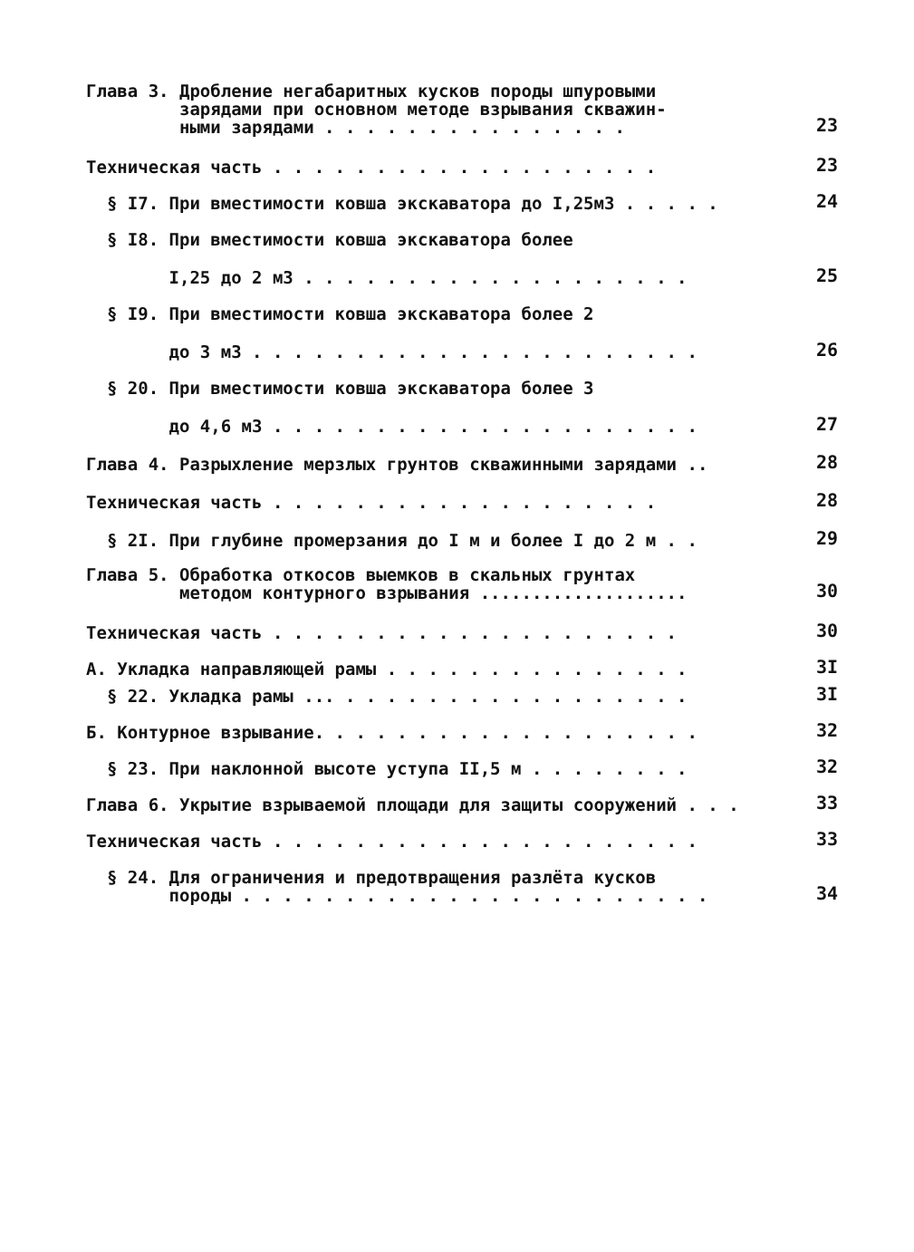Глава 3. Дробление негабаритных кусков породы шпуровыми
зарядами при основном методе взрывания скважин-
ными зарядами . . . . . . . . . . . . . . .
23
Техническая часть . . . . . . . . . . . . . . . . . . .
23
§ I7. При вместимости ковша экскаватора до I,25м3 . . . . .
24
§ I8. При вместимости ковша экскаватора более
I,25 до 2 м3 . . . . . . . . . . . . . . . . . . .
25
§ I9. При вместимости ковша экскаватора более 2
до 3 м3 . . . . . . . . . . . . . . . . . . . . . .
26
§ 20. При вместимости ковша экскаватора более 3
до 4,6 м3 . . . . . . . . . . . . . . . . . . . . .
27
Глава 4. Разрыхление мерзлых грунтов скважинными зарядами ..
28
Техническая часть . . . . . . . . . . . . . . . . . . .
28
§ 2I. При глубине промерзания до I м и более I до 2 м . .
29
Глава 5. Обработка откосов выемков в скальных грунтах
методом контурного взрывания ....................
30
Техническая часть . . . . . . . . . . . . . . . . . . . .
30
А. Укладка направляющей рамы . . . . . . . . . . . . . . .
3I
§ 22. Укладка рамы ... . . . . . . . . . . . . . . . . .
3I
Б. Контурное взрывание. . . . . . . . . . . . . . . . . . .
32
§ 23. При наклонной высоте уступа II,5 м . . . . . . . .
32
Глава 6. Укрытие взрываемой площади для защиты сооружений . . .
33
Техническая часть . . . . . . . . . . . . . . . . . . . . .
33
§ 24. Для ограничения и предотвращения разлёта кусков
породы . . . . . . . . . . . . . . . . . . . . . . .
34